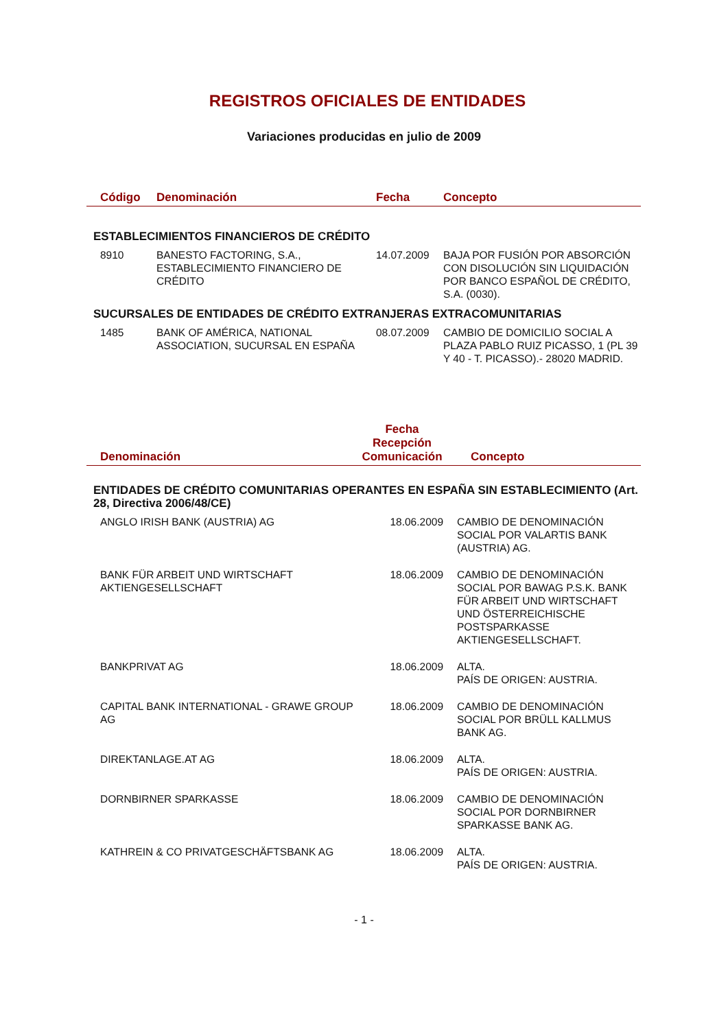REGISTROS OFICIALES DE ENTIDADES
Variaciones producidas en julio de 2009
| Código | Denominación | Fecha | Concepto |
| --- | --- | --- | --- |
| ESTABLECIMIENTOS FINANCIEROS DE CRÉDITO | | | |
| 8910 | BANESTO FACTORING, S.A., ESTABLECIMIENTO FINANCIERO DE CRÉDITO | 14.07.2009 | BAJA POR FUSIÓN POR ABSORCIÓN CON DISOLUCIÓN SIN LIQUIDACIÓN POR BANCO ESPAÑOL DE CRÉDITO, S.A. (0030). |
| SUCURSALES DE ENTIDADES DE CRÉDITO EXTRANJERAS EXTRACOMUNITARIAS | | | |
| 1485 | BANK OF AMÉRICA, NATIONAL ASSOCIATION, SUCURSAL EN ESPAÑA | 08.07.2009 | CAMBIO DE DOMICILIO SOCIAL A PLAZA PABLO RUIZ PICASSO, 1 (PL 39 Y 40 - T. PICASSO).- 28020 MADRID. |
| Denominación | Fecha Recepción Comunicación | Concepto |
| --- | --- | --- |
| ENTIDADES DE CRÉDITO COMUNITARIAS OPERANTES EN ESPAÑA SIN ESTABLECIMIENTO (Art. 28, Directiva 2006/48/CE) | | |
| ANGLO IRISH BANK (AUSTRIA) AG | 18.06.2009 | CAMBIO DE DENOMINACIÓN SOCIAL POR VALARTIS BANK (AUSTRIA) AG. |
| BANK FÜR ARBEIT UND WIRTSCHAFT AKTIENGESELLSCHAFT | 18.06.2009 | CAMBIO DE DENOMINACIÓN SOCIAL POR BAWAG P.S.K. BANK FÜR ARBEIT UND WIRTSCHAFT UND ÖSTERREICHISCHE POSTSPARKASSE AKTIENGESELLSCHAFT. |
| BANKPRIVAT AG | 18.06.2009 | ALTA. PAÍS DE ORIGEN: AUSTRIA. |
| CAPITAL BANK INTERNATIONAL - GRAWE GROUP AG | 18.06.2009 | CAMBIO DE DENOMINACIÓN SOCIAL POR BRÜLL KALLMUS BANK AG. |
| DIREKTANLAGE.AT AG | 18.06.2009 | ALTA. PAÍS DE ORIGEN: AUSTRIA. |
| DORNBIRNER SPARKASSE | 18.06.2009 | CAMBIO DE DENOMINACIÓN SOCIAL POR DORNBIRNER SPARKASSE BANK AG. |
| KATHREIN & CO PRIVATGESCHÄFTSBANK AG | 18.06.2009 | ALTA. PAÍS DE ORIGEN: AUSTRIA. |
- 1 -